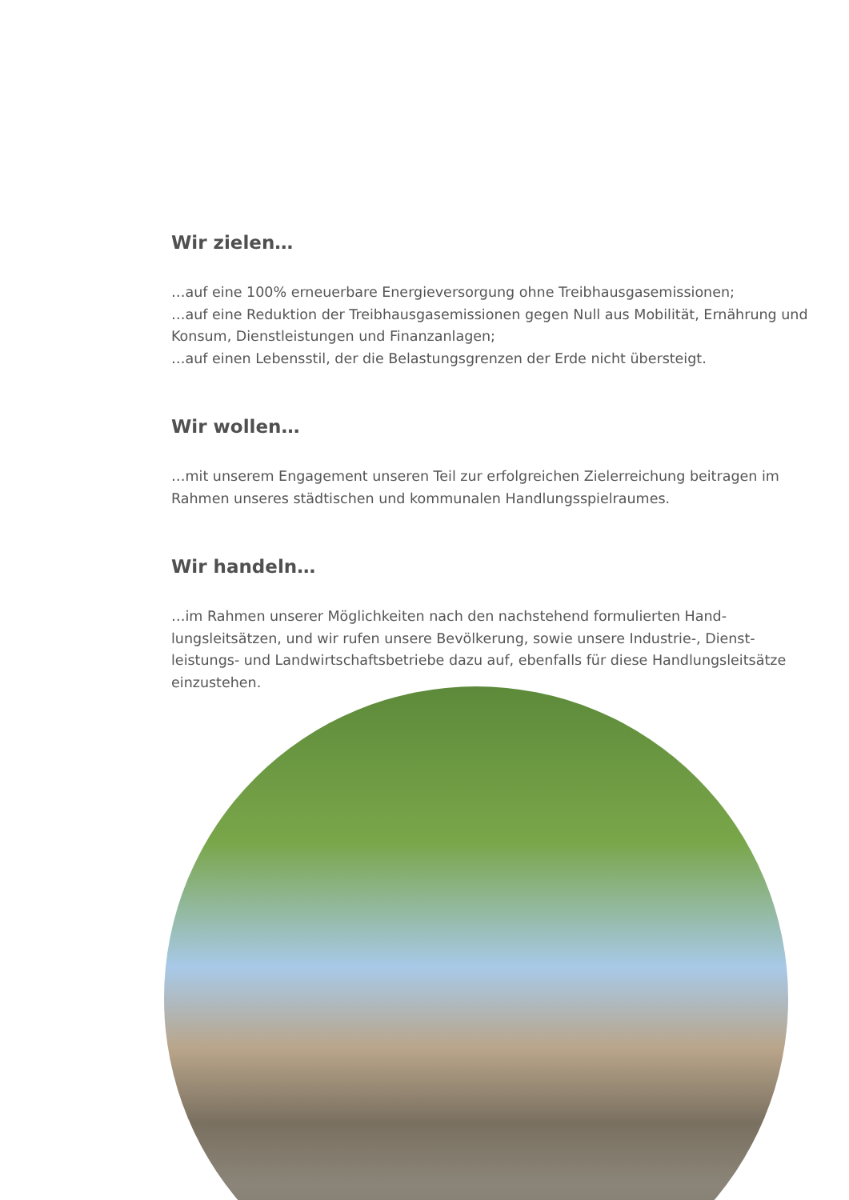Wir zielen…
…auf eine 100% erneuerbare Energieversorgung ohne Treibhausgasemissionen;
…auf eine Reduktion der Treibhausgasemissionen gegen Null aus Mobilität, Ernährung und Konsum, Dienstleistungen und Finanzanlagen;
…auf einen Lebensstil, der die Belastungsgrenzen der Erde nicht übersteigt.
Wir wollen…
…mit unserem Engagement unseren Teil zur erfolgreichen Zielerreichung beitragen im Rahmen unseres städtischen und kommunalen Handlungsspielraumes.
Wir handeln…
…im Rahmen unserer Möglichkeiten nach den nachstehend formulierten Hand­lungsleitsätzen, und wir rufen unsere Bevölkerung, sowie unsere Industrie-, Dienst­leistungs- und Landwirtschaftsbetriebe dazu auf, ebenfalls für diese Handlungs­leitsätze einzustehen.